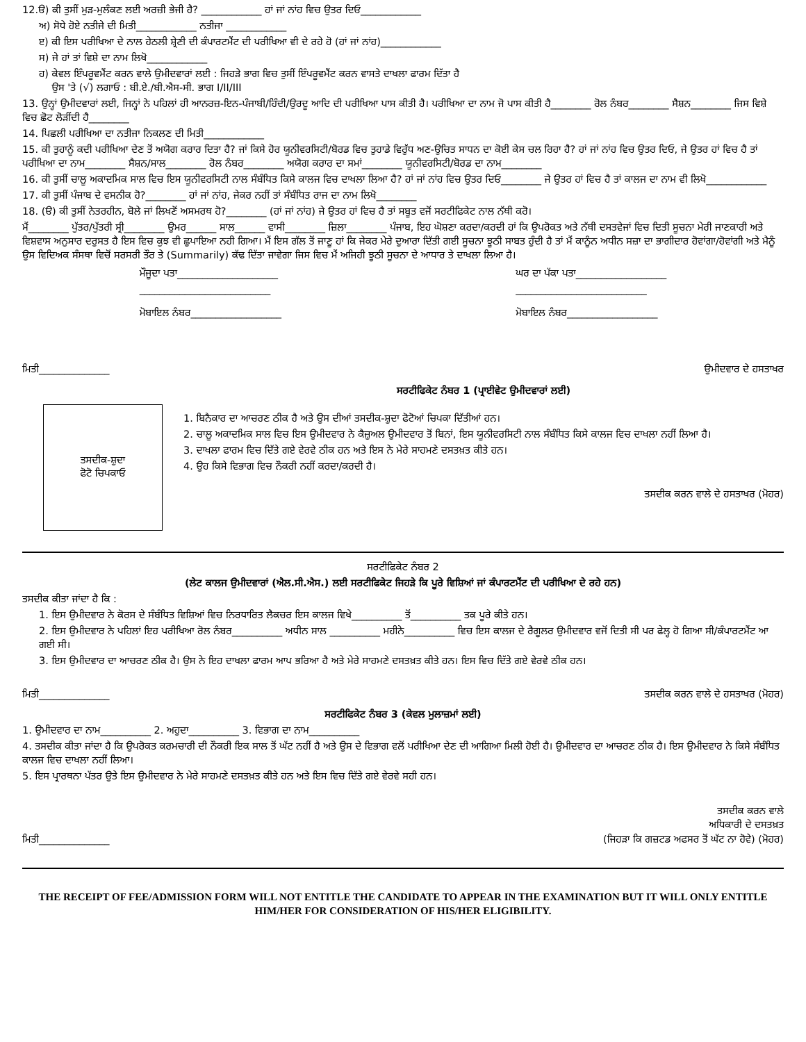12.ੳ) ਕੀ ਤੁਸੀਂ ਮੁੜ-ਮੁਲੰਕਣ ਲਈ ਅਰਜ਼ੀ ਭੇਜੀ ਹੈ? ____________ ਹਾਂ ਜਾਂ ਨਾਂਹ ਵਿਚ ਉਤਰ ਦਿਓ____________
ਅ) ਸੋਧੇ ਹੋਏ ਨਤੀਜੇ ਦੀ ਮਿਤੀ____________ ਨਤੀਜਾ ____________
ੲ) ਕੀ ਇਸ ਪਰੀਖਿਆ ਦੇ ਨਾਲ ਹੇਠਲੀ ਸ਼੍ਰੇਣੀ ਦੀ ਕੰਪਾਰਟਮੈਂਟ ਦੀ ਪਰੀਖਿਆ ਵੀ ਦੇ ਰਹੇ ਹੋ (ਹਾਂ ਜਾਂ ਨਾਂਹ)____________
ਸ) ਜੇ ਹਾਂ ਤਾਂ ਵਿਸ਼ੇ ਦਾ ਨਾਮ ਲਿਖੋ____________
ਹ) ਕੇਵਲ ਇੰਪਰੂਵਮੈਂਟ ਕਰਨ ਵਾਲੇ ਉਮੀਦਵਾਰਾਂ ਲਈ : ਜਿਹੜੇ ਭਾਗ ਵਿਚ ਤੁਸੀਂ ਇੰਪਰੂਵਮੈਂਟ ਕਰਨ ਵਾਸਤੇ ਦਾਖਲਾ ਫਾਰਮ ਦਿੱਤਾ ਹੈ
ਉਸ 'ਤੇ (√) ਲਗਾਓ : ਬੀ.ਏ./ਬੀ.ਐਸ-ਸੀ. ਭਾਗ I/II/III
13. ਉਨ੍ਹਾਂ ਉਮੀਦਵਾਰਾਂ ਲਈ, ਜਿਨ੍ਹਾਂ ਨੇ ਪਹਿਲਾਂ ਹੀ ਆਨਰਜ਼-ਇਨ-ਪੰਜਾਬੀ/ਹਿੰਦੀ/ਉਰਦੂ ਆਦਿ ਦੀ ਪਰੀਖਿਆ ਪਾਸ ਕੀਤੀ ਹੈ। ਪਰੀਖਿਆ ਦਾ ਨਾਮ ਜੋ ਪਾਸ ਕੀਤੀ ਹੈ________ ਰੋਲ ਨੰਬਰ________ ਸੈਸ਼ਨ________ ਜਿਸ ਵਿਸ਼ੇ ਵਿਚ ਛੋਟ ਲੋੜੀਂਦੀ ਹੈ________
14. ਪਿਛਲੀ ਪਰੀਖਿਆ ਦਾ ਨਤੀਜਾ ਨਿਕਲਣ ਦੀ ਮਿਤੀ____________
15. ਕੀ ਤੁਹਾਨੂੰ ਕਦੀ ਪਰੀਖਿਆ ਦੇਣ ਤੋਂ ਅਯੋਗ ਕਰਾਰ ਦਿਤਾ ਹੈ? ਜਾਂ ਕਿਸੇ ਹੋਰ ਯੂਨੀਵਰਸਿਟੀ/ਬੋਰਡ ਵਿਚ ਤੁਹਾਡੇ ਵਿਰੁੱਧ ਅਣ-ਉਚਿਤ ਸਾਧਨ ਦਾ ਕੋਈ ਕੇਸ ਚਲ ਰਿਹਾ ਹੈ? ਹਾਂ ਜਾਂ ਨਾਂਹ ਵਿਚ ਉਤਰ ਦਿਓ, ਜੇ ਉਤਰ ਹਾਂ ਵਿਚ ਹੈ ਤਾਂ ਪਰੀਖਿਆ ਦਾ ਨਾਮ________ ਸੈਸ਼ਨ/ਸਾਲ________ ਰੋਲ ਨੰਬਰ________ ਅਯੋਗ ਕਰਾਰ ਦਾ ਸਮਾਂ________ ਯੂਨੀਵਰਸਿਟੀ/ਬੋਰਡ ਦਾ ਨਾਮ________
16. ਕੀ ਤੁਸੀਂ ਚਾਲੂ ਅਕਾਦਮਿਕ ਸਾਲ ਵਿਚ ਇਸ ਯੂਨੀਵਰਸਿਟੀ ਨਾਲ ਸੰਬੰਧਿਤ ਕਿਸੇ ਕਾਲਜ ਵਿਚ ਦਾਖਲਾ ਲਿਆ ਹੈ? ਹਾਂ ਜਾਂ ਨਾਂਹ ਵਿਚ ਉਤਰ ਦਿਓ________ ਜੇ ਉਤਰ ਹਾਂ ਵਿਚ ਹੈ ਤਾਂ ਕਾਲਜ ਦਾ ਨਾਮ ਵੀ ਲਿਖੋ____________
17. ਕੀ ਤੁਸੀਂ ਪੰਜਾਬ ਦੇ ਵਸਨੀਕ ਹੋ?________ ਹਾਂ ਜਾਂ ਨਾਂਹ, ਜੇਕਰ ਨਹੀਂ ਤਾਂ ਸੰਬੰਧਿਤ ਰਾਜ ਦਾ ਨਾਮ ਲਿਖੋ________
18. (ੳ) ਕੀ ਤੁਸੀਂ ਨੇਤਰਹੀਨ, ਬੋਲੇ ਜਾਂ ਲਿਖਣੋਂ ਅਸਮਰਥ ਹੋ?________ (ਹਾਂ ਜਾਂ ਨਾਂਹ) ਜੇ ਉਤਰ ਹਾਂ ਵਿਚ ਹੈ ਤਾਂ ਸਬੂਤ ਵਜੋਂ ਸਰਟੀਫਿਕੇਟ ਨਾਲ ਨੱਥੀ ਕਰੋ।
ਮੈਂ________ ਪੁੱਤਰ/ਪੁੱਤਰੀ ਸ੍ਰੀ________ ਉਮਰ______ ਸਾਲ______ ਵਾਸੀ________ ਜ਼ਿਲਾ________ ਪੰਜਾਬ, ਇਹ ਘੋਸ਼ਣਾ ਕਰਦਾ/ਕਰਦੀ ਹਾਂ ਕਿ ਉਪਰੋਕਤ ਅਤੇ ਨੱਥੀ ਦਸਤਵੇਜਾਂ ਵਿਚ ਦਿਤੀ ਸੂਚਨਾ ਮੇਰੀ ਜਾਣਕਾਰੀ ਅਤੇ ਵਿਸ਼ਵਾਸ ਅਨੁਸਾਰ ਦਰੁਸਤ ਹੈ ਇਸ ਵਿਚ ਕੁਝ ਵੀ ਛੁਪਾਇਆ ਨਹੀ ਗਿਆ। ਮੈਂ ਇਸ ਗੱਲ ਤੋਂ ਜਾਣੂ ਹਾਂ ਕਿ ਜੇਕਰ ਮੇਰੇ ਦੁਆਰਾ ਦਿੱਤੀ ਗਈ ਸੂਚਨਾ ਝੂਠੀ ਸਾਬਤ ਹੁੰਦੀ ਹੈ ਤਾਂ ਮੈਂ ਕਾਨੂੰਨ ਅਧੀਨ ਸਜ਼ਾ ਦਾ ਭਾਗੀਦਾਰ ਹੋਵਾਂਗਾ/ਹੋਵਾਂਗੀ ਅਤੇ ਮੈਨੂੰ ਉਸ ਵਿਦਿਅਕ ਸੰਸਥਾ ਵਿਚੋਂ ਸਰਸਰੀ ਤੌਰ ਤੇ (Summarily) ਕੱਢ ਦਿੱਤਾ ਜਾਵੇਗਾ ਜਿਸ ਵਿਚ ਮੈਂ ਅਜਿਹੀ ਝੂਠੀ ਸੂਚਨਾ ਦੇ ਆਧਾਰ ਤੇ ਦਾਖਲਾ ਲਿਆ ਹੈ।
ਮੌਜੂਦਾ ਪਤਾ____________________
__________________________
ਮੋਬਾਇਲ ਨੰਬਰ__________________
ਘਰ ਦਾ ਪੱਕਾ ਪਤਾ__________________
__________________________
ਮੋਬਾਇਲ ਨੰਬਰ__________________
ਮਿਤੀ______________ ਉਮੀਦਵਾਰ ਦੇ ਹਸਤਾਖਰ
ਤਸਦੀਕ-ਸ਼ੁਦਾ
ਫੋਟੋ ਚਿਪਕਾਓ
ਸਰਟੀਫਿਕੇਟ ਨੰਬਰ 1 (ਪ੍ਰਾਈਵੇਟ ਉਮੀਦਵਾਰਾਂ ਲਈ)
1. ਬਿਨੈਕਾਰ ਦਾ ਆਚਰਣ ਠੀਕ ਹੈ ਅਤੇ ਉਸ ਦੀਆਂ ਤਸਦੀਕ-ਸ਼ੁਦਾ ਫੋਟੋਆਂ ਚਿਪਕਾ ਦਿੱਤੀਆਂ ਹਨ।
2. ਚਾਲੂ ਅਕਾਦਮਿਕ ਸਾਲ ਵਿਚ ਇਸ ਉਮੀਦਵਾਰ ਨੇ ਕੈਜ਼ੁਅਲ ਉਮੀਦਵਾਰ ਤੋਂ ਬਿਨਾਂ, ਇਸ ਯੂਨੀਵਰਸਿਟੀ ਨਾਲ ਸੰਬੰਧਿਤ ਕਿਸੇ ਕਾਲਜ ਵਿਚ ਦਾਖਲਾ ਨਹੀਂ ਲਿਆ ਹੈ।
3. ਦਾਖਲਾ ਫਾਰਮ ਵਿਚ ਦਿੱਤੇ ਗਏ ਵੇਰਵੇ ਠੀਕ ਹਨ ਅਤੇ ਇਸ ਨੇ ਮੇਰੇ ਸਾਹਮਣੇ ਦਸਤਖ਼ਤ ਕੀਤੇ ਹਨ।
4. ਉਹ ਕਿਸੇ ਵਿਭਾਗ ਵਿਚ ਨੌਕਰੀ ਨਹੀਂ ਕਰਦਾ/ਕਰਦੀ ਹੈ।
ਤਸਦੀਕ ਕਰਨ ਵਾਲੇ ਦੇ ਹਸਤਾਖਰ (ਮੋਹਰ)
ਸਰਟੀਫਿਕੇਟ ਨੰਬਰ 2
(ਲੇਟ ਕਾਲਜ ਉਮੀਦਵਾਰਾਂ (ਐਲ.ਸੀ.ਐਸ.) ਲਈ ਸਰਟੀਫਿਕੇਟ ਜਿਹੜੇ ਕਿ ਪੂਰੇ ਵਿਸ਼ਿਆਂ ਜਾਂ ਕੰਪਾਰਟਮੈਂਟ ਦੀ ਪਰੀਖਿਆ ਦੇ ਰਹੇ ਹਨ)
ਤਸਦੀਕ ਕੀਤਾ ਜਾਂਦਾ ਹੈ ਕਿ :
1. ਇਸ ਉਮੀਦਵਾਰ ਨੇ ਕੋਰਸ ਦੇ ਸੰਬੰਧਿਤ ਵਿਸ਼ਿਆਂ ਵਿਚ ਨਿਰਧਾਰਿਤ ਲੈਕਚਰ ਇਸ ਕਾਲਜ ਵਿਖੇ__________ ਤੋਂ__________ ਤਕ ਪੂਰੇ ਕੀਤੇ ਹਨ।
2. ਇਸ ਉਮੀਦਵਾਰ ਨੇ ਪਹਿਲਾਂ ਇਹ ਪਰੀਖਿਆ ਰੋਲ ਨੰਬਰ__________ ਅਧੀਨ ਸਾਲ __________ ਮਹੀਨੇ__________ ਵਿਚ ਇਸ ਕਾਲਜ ਦੇ ਰੈਗੂਲਰ ਉਮੀਦਵਾਰ ਵਜੋਂ ਦਿਤੀ ਸੀ ਪਰ ਫੇਲ੍ਹ ਹੋ ਗਿਆ ਸੀ/ਕੰਪਾਰਟਮੈਂਟ ਆ ਗਈ ਸੀ।
3. ਇਸ ਉਮੀਦਵਾਰ ਦਾ ਆਚਰਣ ਠੀਕ ਹੈ। ਉਸ ਨੇ ਇਹ ਦਾਖਲਾ ਫਾਰਮ ਆਪ ਭਰਿਆ ਹੈ ਅਤੇ ਮੇਰੇ ਸਾਹਮਣੇ ਦਸਤਖ਼ਤ ਕੀਤੇ ਹਨ। ਇਸ ਵਿਚ ਦਿੱਤੇ ਗਏ ਵੇਰਵੇ ਠੀਕ ਹਨ।
ਮਿਤੀ______________ ਤਸਦੀਕ ਕਰਨ ਵਾਲੇ ਦੇ ਹਸਤਾਖਰ (ਮੋਹਰ)
ਸਰਟੀਫਿਕੇਟ ਨੰਬਰ 3 (ਕੇਵਲ ਮੁਲਾਜ਼ਮਾਂ ਲਈ)
1. ਉਮੀਦਵਾਰ ਦਾ ਨਾਮ__________ 2. ਅਹੁਦਾ__________ 3. ਵਿਭਾਗ ਦਾ ਨਾਮ__________
4. ਤਸਦੀਕ ਕੀਤਾ ਜਾਂਦਾ ਹੈ ਕਿ ਉਪਰੋਕਤ ਕਰਮਚਾਰੀ ਦੀ ਨੌਕਰੀ ਇਕ ਸਾਲ ਤੋਂ ਘੱਟ ਨਹੀਂ ਹੈ ਅਤੇ ਉਸ ਦੇ ਵਿਭਾਗ ਵਲੋਂ ਪਰੀਖਿਆ ਦੇਣ ਦੀ ਆਗਿਆ ਮਿਲੀ ਹੋਈ ਹੈ। ਉਮੀਦਵਾਰ ਦਾ ਆਚਰਣ ਠੀਕ ਹੈ। ਇਸ ਉਮੀਦਵਾਰ ਨੇ ਕਿਸੇ ਸੰਬੰਧਿਤ ਕਾਲਜ ਵਿਚ ਦਾਖਲਾ ਨਹੀਂ ਲਿਆ।
5. ਇਸ ਪ੍ਰਾਰਥਨਾ ਪੱਤਰ ਉਤੇ ਇਸ ਉਮੀਦਵਾਰ ਨੇ ਮੇਰੇ ਸਾਹਮਣੇ ਦਸਤਖ਼ਤ ਕੀਤੇ ਹਨ ਅਤੇ ਇਸ ਵਿਚ ਦਿੱਤੇ ਗਏ ਵੇਰਵੇ ਸਹੀ ਹਨ।
ਤਸਦੀਕ ਕਰਨ ਵਾਲੇ
ਅਧਿਕਾਰੀ ਦੇ ਦਸਤਖ਼ਤ
ਮਿਤੀ______________ (ਜਿਹੜਾ ਕਿ ਗਜ਼ਟਡ ਅਫਸਰ ਤੋਂ ਘੱਟ ਨਾ ਹੋਵੇ) (ਮੋਹਰ)
THE RECEIPT OF FEE/ADMISSION FORM WILL NOT ENTITLE THE CANDIDATE TO APPEAR IN THE EXAMINATION BUT IT WILL ONLY ENTITLE HIM/HER FOR CONSIDERATION OF HIS/HER ELIGIBILITY.